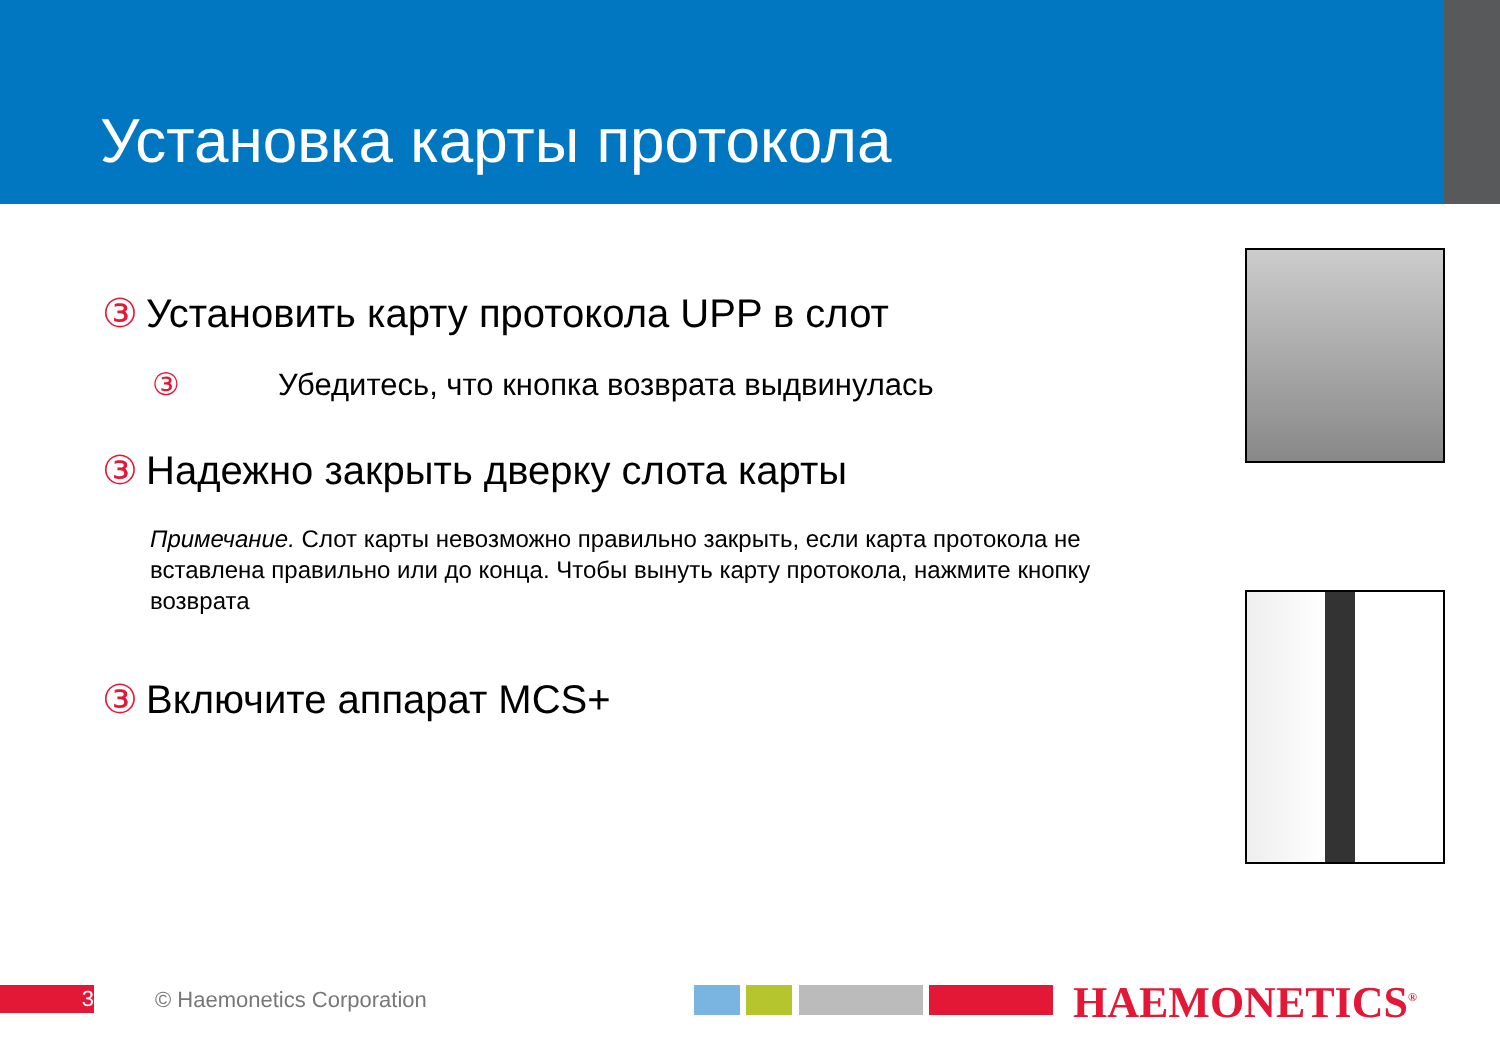Установка карты протокола
③ Установить карту протокола UPP в слот
③ Убедитесь, что кнопка возврата выдвинулась
③ Надежно закрыть дверку слота карты
Примечание. Слот карты невозможно правильно закрыть, если карта протокола не вставлена правильно или до конца. Чтобы вынуть карту протокола, нажмите кнопку возврата
③ Включите аппарат MCS+
3 © Haemonetics Corporation HAEMONETICS<sup>®</sup>